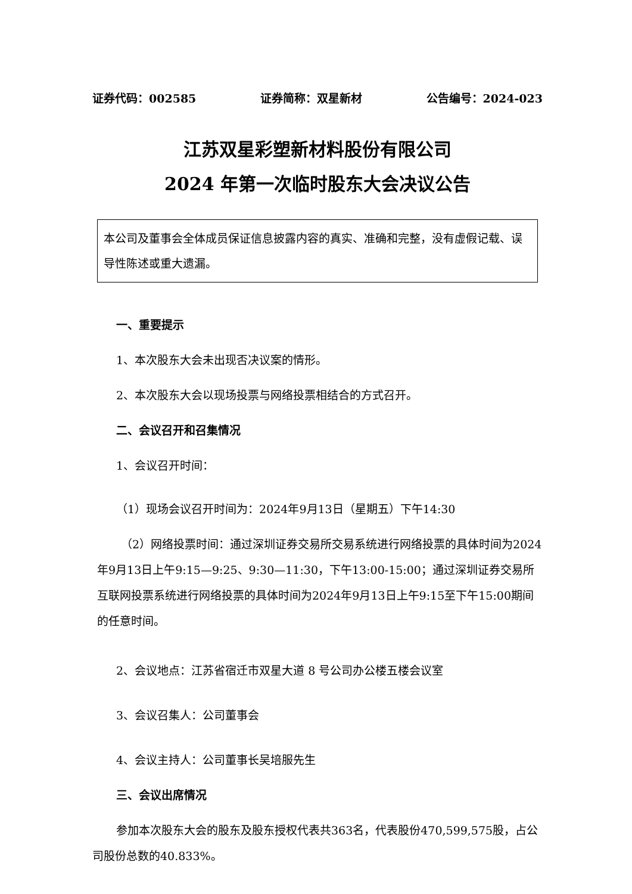证券代码：002585 证券简称：双星新材 公告编号：2024-023
江苏双星彩塑新材料股份有限公司
2024 年第一次临时股东大会决议公告
本公司及董事会全体成员保证信息披露内容的真实、准确和完整，没有虚假记载、误导性陈述或重大遗漏。
一、重要提示
1、本次股东大会未出现否决议案的情形。
2、本次股东大会以现场投票与网络投票相结合的方式召开。
二、会议召开和召集情况
1、会议召开时间：
（1）现场会议召开时间为：2024年9月13日（星期五）下午14:30
（2）网络投票时间：通过深圳证券交易所交易系统进行网络投票的具体时间为2024年9月13日上午9:15—9:25、9:30—11:30，下午13:00-15:00；通过深圳证券交易所互联网投票系统进行网络投票的具体时间为2024年9月13日上午9:15至下午15:00期间的任意时间。
2、会议地点：江苏省宿迁市双星大道 8 号公司办公楼五楼会议室
3、会议召集人：公司董事会
4、会议主持人：公司董事长吴培服先生
三、会议出席情况
参加本次股东大会的股东及股东授权代表共363名，代表股份470,599,575股，占公司股份总数的40.833%。